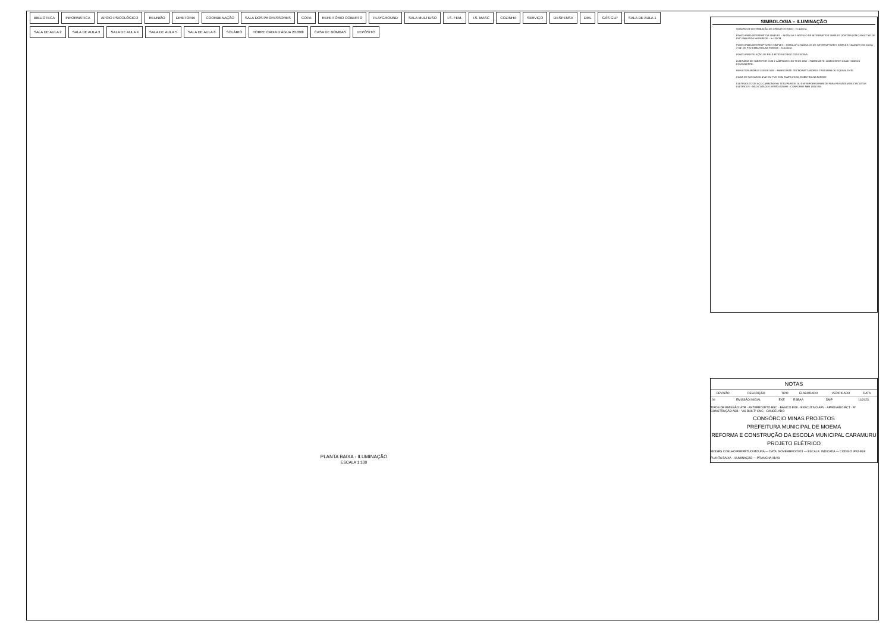BIBLIOTECA INFORMÁTICA APOIO PSICOLÓGICO REUNIÃO DIRETORIA COORDENAÇÃO SALA DOS PROFESSORES COPA REFEITÓRIO COBERTO PLAYGROUND SALA MULTIUSO I.S. FEM. I.S. MASC COZINHA SERVIÇO DESPENSA DML GÁS GLP SALA DE AULA 1 SALA DE AULA 2 SALA DE AULA 3 SALA DE AULA 4 SALA DE AULA 5 SALA DE AULA 6 SOLÁRIO TORRE CAIXA D'ÁGUA 20.000l CASA DE BOMBAS DEPÓSITO
PLANTA BAIXA - ILUMINAÇÃO
ESCALA 1:100
SIMBOLOGIA – ILUMINAÇÃO
QUADRO DE DISTRIBUIÇÃO DE CIRCUITOS (QDC) – h=120CM.
PONTO PARA INTERRUPTOR SIMPLES – INSTALAR 1 MÓDULO DE INTERRUPTOR SIMPLES (10A/250V) EM CAIXA 2"X4" DE PVC EMBUTIDA NA PAREDE – h=120CM.
PONTO PARA INTERRUPTORES SIMPLES – INSTALAR 2 MÓDULOS DE INTERRUPTORES SIMPLES (10A/250V) EM CAIXA 2"X4" DE PVC EMBUTIDA NA PAREDE – h=120CM.
PONTO P/INSTALAÇÃO DE RELÉ FOTOELÉTRICO 220V/1500VA.
LUMINÁRIA DE SOBREPOR COM 2 LÂMPADAS LED T8 DE 20W – FABRICANTE: LUMICENTER CAA01-S232 OU EQUIVALENTE.
REFLETOR ANDRUS LED DE 50W – FABRICANTE: TECNOWATT ANDRUS TW5018894 OU EQUIVALENTE.
CAIXA DE PASSAGEM 4"x4" EM PVC COM TAMPA CEGA, EMBUTIDA NA PAREDE
ELETRODUTO DE AÇO CARBONO NO TETO/PAREDE OU ENTREFORRO PAREDE PARA PASSAGEM DE CIRCUITOS ELÉTRICOS – NÃO COTADOS SERÃO Ø25MM – CONFORME NBR 13057/93;
NOTAS
| REVISÃO | DESCRIÇÃO | TIPO | ELABORADO | VERIFICADO | DATA |
| --- | --- | --- | --- | --- | --- |
| 00 | EMISSÃO INICIAL | EXE | RSBAA | DMP | 11/2023 |
TIPOS DE EMISSÃO: ATP - ANTEPROJETO BSC - BÁSICO EXE - EXECUTIVO APV - APROVADO PCT - P/ CONSTRUÇÃO ASB - "AS BUILT" CNC - CANCELADO
CONSÓRCIO MINAS PROJETOS
PREFEITURA MUNICIPAL DE MOEMA
REFORMA E CONSTRUÇÃO DA ESCOLA MUNICIPAL CARAMURU
PROJETO ELÉTRICO
MOISÉS COELHO PERPÉTUO MOURA — DATA: NOVEMBRO/2023 — ESCALA: INDICADA — CÓDIGO: PRJ-ELE
PLANTA BAIXA - ILUMINAÇÃO — PRANCHA 01/08